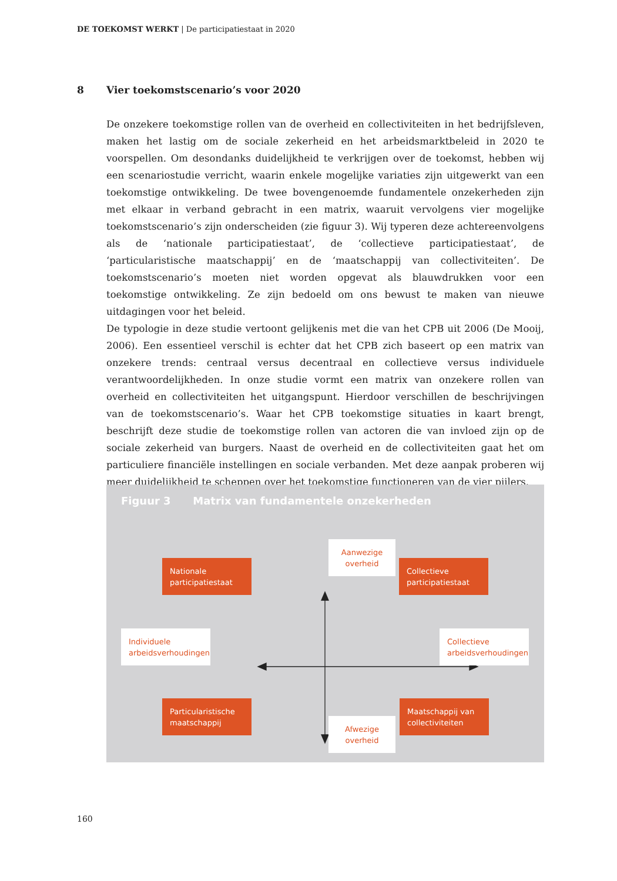DE TOEKOMST WERKT | De participatiestaat in 2020
8 Vier toekomstscenario’s voor 2020
De onzekere toekomstige rollen van de overheid en collectiviteiten in het bedrijfsleven, maken het lastig om de sociale zekerheid en het arbeidsmarktbeleid in 2020 te voorspellen. Om desondanks duidelijkheid te verkrijgen over de toekomst, hebben wij een scenariostudie verricht, waarin enkele mogelijke variaties zijn uitgewerkt van een toekomstige ontwikkeling. De twee bovengenoemde fundamentele onzekerheden zijn met elkaar in verband gebracht in een matrix, waaruit vervolgens vier mogelijke toekomstscenario’s zijn onderscheiden (zie figuur 3). Wij typeren deze achtereenvolgens als de ‘nationale participatiestaat’, de ‘collectieve participatiestaat’, de ‘particularistische maatschappij’ en de ‘maatschappij van collectiviteiten’. De toekomstscenario’s moeten niet worden opgevat als blauwdrukken voor een toekomstige ontwikkeling. Ze zijn bedoeld om ons bewust te maken van nieuwe uitdagingen voor het beleid.
De typologie in deze studie vertoont gelijkenis met die van het CPB uit 2006 (De Mooij, 2006). Een essentieel verschil is echter dat het CPB zich baseert op een matrix van onzekere trends: centraal versus decentraal en collectieve versus individuele verantwoordelijkheden. In onze studie vormt een matrix van onzekere rollen van overheid en collectiviteiten het uitgangspunt. Hierdoor verschillen de beschrijvingen van de toekomstscenario’s. Waar het CPB toekomstige situaties in kaart brengt, beschrijft deze studie de toekomstige rollen van actoren die van invloed zijn op de sociale zekerheid van burgers. Naast de overheid en de collectiviteiten gaat het om particuliere financiële instellingen en sociale verbanden. Met deze aanpak proberen wij meer duidelijkheid te scheppen over het toekomstige functioneren van de vier pijlers.
Figuur 3 Matrix van fundamentele onzekerheden
Aanwezige overheid
Nationale participatiestaat
Collectieve participatiestaat
Individuele arbeidsverhoudingen
Collectieve arbeidsverhoudingen
Particularistische maatschappij
Maatschappij van collectiviteiten
Afwezige overheid
160